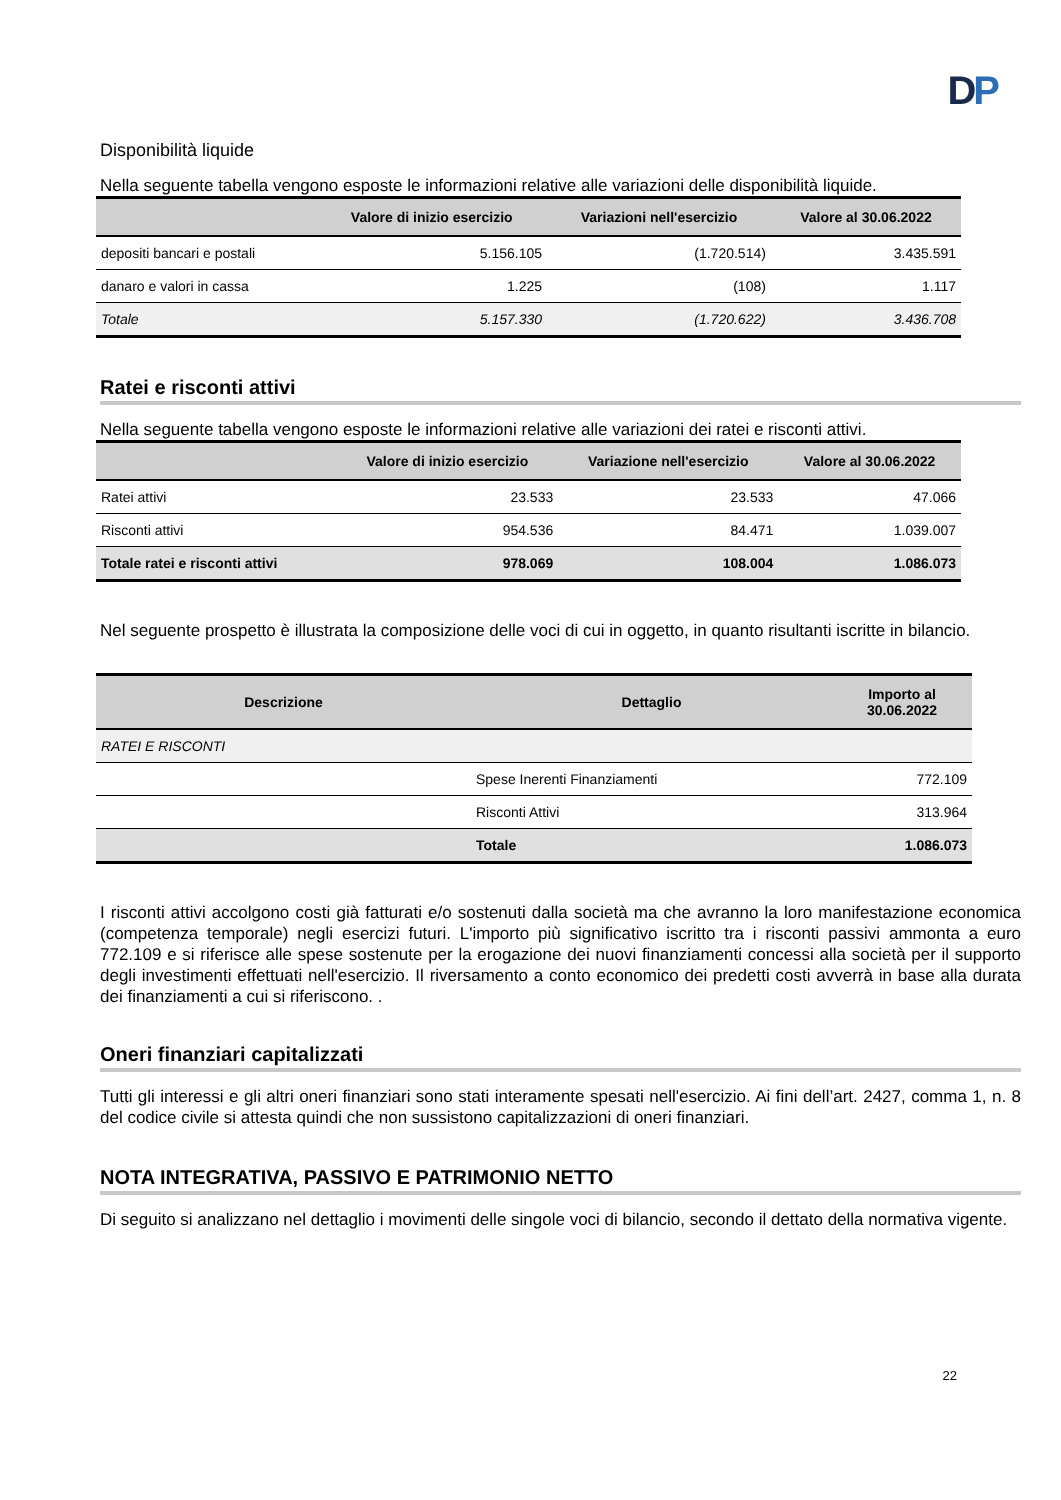DP
Disponibilità liquide
Nella seguente tabella vengono esposte le informazioni relative alle variazioni delle disponibilità liquide.
| | Valore di inizio esercizio | Variazioni nell'esercizio | Valore al 30.06.2022 |
| --- | --- | --- | --- |
| depositi bancari e postali | 5.156.105 | (1.720.514) | 3.435.591 |
| danaro e valori in cassa | 1.225 | (108) | 1.117 |
| Totale | 5.157.330 | (1.720.622) | 3.436.708 |
Ratei e risconti attivi
Nella seguente tabella vengono esposte le informazioni relative alle variazioni dei ratei e risconti attivi.
| | Valore di inizio esercizio | Variazione nell'esercizio | Valore al 30.06.2022 |
| --- | --- | --- | --- |
| Ratei attivi | 23.533 | 23.533 | 47.066 |
| Risconti attivi | 954.536 | 84.471 | 1.039.007 |
| Totale ratei e risconti attivi | 978.069 | 108.004 | 1.086.073 |
Nel seguente prospetto è illustrata la composizione delle voci di cui in oggetto, in quanto risultanti iscritte in bilancio.
| Descrizione | Dettaglio | Importo al 30.06.2022 |
| --- | --- | --- |
| RATEI E RISCONTI | | |
| | Spese Inerenti Finanziamenti | 772.109 |
| | Risconti Attivi | 313.964 |
| | Totale | 1.086.073 |
I risconti attivi accolgono costi già fatturati e/o sostenuti dalla società ma che avranno la loro manifestazione economica (competenza temporale) negli esercizi futuri. L'importo più significativo iscritto tra i risconti passivi ammonta a euro 772.109 e si riferisce alle spese sostenute per la erogazione dei nuovi finanziamenti concessi alla società per il supporto degli investimenti effettuati nell'esercizio. Il riversamento a conto economico dei predetti costi avverrà in base alla durata dei finanziamenti a cui si riferiscono. .
Oneri finanziari capitalizzati
Tutti gli interessi e gli altri oneri finanziari sono stati interamente spesati nell'esercizio. Ai fini dell’art. 2427, comma 1, n. 8 del codice civile si attesta quindi che non sussistono capitalizzazioni di oneri finanziari.
NOTA INTEGRATIVA, PASSIVO E PATRIMONIO NETTO
Di seguito si analizzano nel dettaglio i movimenti delle singole voci di bilancio, secondo il dettato della normativa vigente.
22